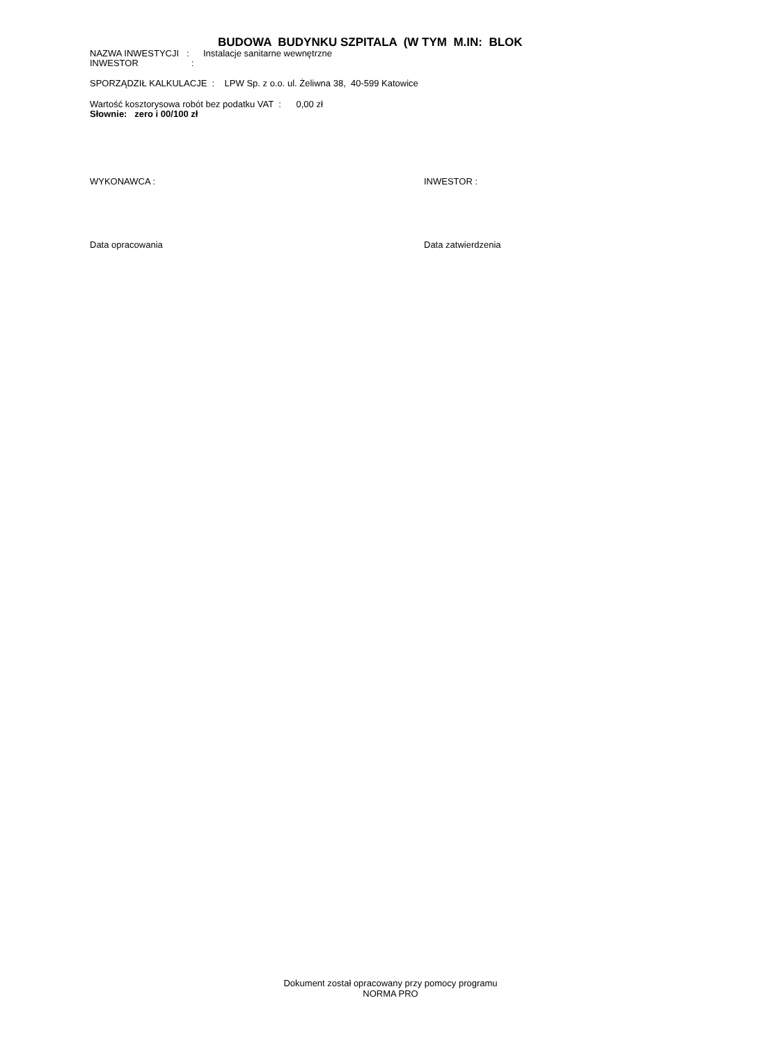BUDOWA BUDYNKU SZPITALA (W TYM M.IN: BLOK
NAZWA INWESTYCJI : Instalacje sanitarne wewnętrzne
INWESTOR :
SPORZĄDZIŁ KALKULACJE : LPW Sp. z o.o. ul. Żeliwna 38, 40-599 Katowice
Wartość kosztorysowa robót bez podatku VAT : 0,00 zł
Słownie: zero i 00/100 zł
WYKONAWCA : INWESTOR :
Data opracowania Data zatwierdzenia
Dokument został opracowany przy pomocy programu
NORMA PRO